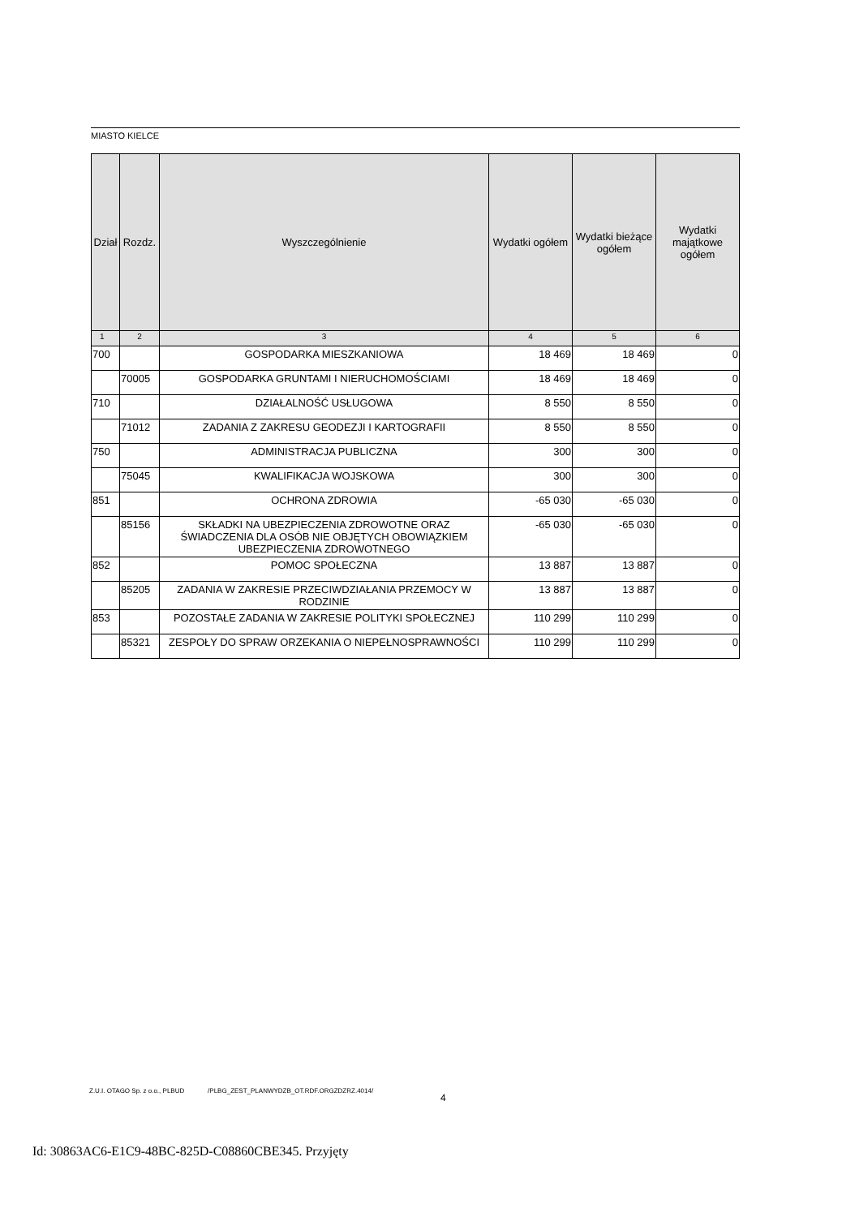MIASTO KIELCE
| Dział | Rozdz. | Wyszczególnienie | Wydatki ogółem | Wydatki bieżące ogółem | Wydatki majątkowe ogółem |
| --- | --- | --- | --- | --- | --- |
| 1 | 2 | 3 | 4 | 5 | 6 |
| 700 | | GOSPODARKA MIESZKANIOWA | 18 469 | 18 469 | 0 |
| | 70005 | GOSPODARKA GRUNTAMI I NIERUCHOMOŚCIAMI | 18 469 | 18 469 | 0 |
| 710 | | DZIAŁALNOŚĆ USŁUGOWA | 8 550 | 8 550 | 0 |
| | 71012 | ZADANIA Z ZAKRESU GEODEZJI I KARTOGRAFII | 8 550 | 8 550 | 0 |
| 750 | | ADMINISTRACJA PUBLICZNA | 300 | 300 | 0 |
| | 75045 | KWALIFIKACJA WOJSKOWA | 300 | 300 | 0 |
| 851 | | OCHRONA ZDROWIA | -65 030 | -65 030 | 0 |
| | 85156 | SKŁADKI NA UBEZPIECZENIA ZDROWOTNE ORAZ ŚWIADCZENIA DLA OSÓB NIE OBJĘTYCH OBOWIĄZKIEM UBEZPIECZENIA ZDROWOTNEGO | -65 030 | -65 030 | 0 |
| 852 | | POMOC SPOŁECZNA | 13 887 | 13 887 | 0 |
| | 85205 | ZADANIA W ZAKRESIE PRZECIWDZIAŁANIA PRZEMOCY W RODZINIE | 13 887 | 13 887 | 0 |
| 853 | | POZOSTAŁE ZADANIA W ZAKRESIE POLITYKI SPOŁECZNEJ | 110 299 | 110 299 | 0 |
| | 85321 | ZESPOŁY DO SPRAW ORZEKANIA O NIEPEŁNOSPRAWNOŚCI | 110 299 | 110 299 | 0 |
Z.U.I. OTAGO Sp. z o.o., PLBUD /PLBG_ZEST_PLANWYDZB_OT.RDF.ORGZDZRZ.4014/
4
Id: 30863AC6-E1C9-48BC-825D-C08860CBE345. Przyjęty